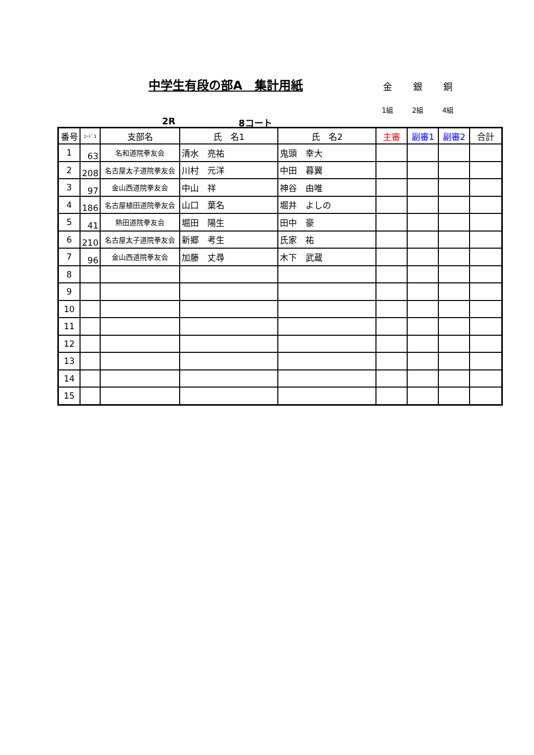中学生有段の部A　集計用紙
金 銀 銅
1組 2組 4組
2R 8コート
| 番号 | ｺｰﾄﾞ1 | 支部名 | 氏 名1 | 氏 名2 | 主審 | 副審1 | 副審2 | 合計 |
| --- | --- | --- | --- | --- | --- | --- | --- | --- |
| 1 | 63 | 名和道院拳友会 | 清水 亮祐 | 鬼頭 幸大 | | | | |
| 2 | 208 | 名古屋太子道院拳友会 | 川村 元洋 | 中田 暮翼 | | | | |
| 3 | 97 | 金山西道院拳友会 | 中山 祥 | 神谷 由唯 | | | | |
| 4 | 186 | 名古屋植田道院拳友会 | 山口 葉名 | 堀井 よしの | | | | |
| 5 | 41 | 熱田道院拳友会 | 堀田 陽生 | 田中 豪 | | | | |
| 6 | 210 | 名古屋太子道院拳友会 | 新郷 考生 | 氏家 祐 | | | | |
| 7 | 96 | 金山西道院拳友会 | 加藤 丈尋 | 木下 武蔵 | | | | |
| 8 | | | | | | | | |
| 9 | | | | | | | | |
| 10 | | | | | | | | |
| 11 | | | | | | | | |
| 12 | | | | | | | | |
| 13 | | | | | | | | |
| 14 | | | | | | | | |
| 15 | | | | | | | | |